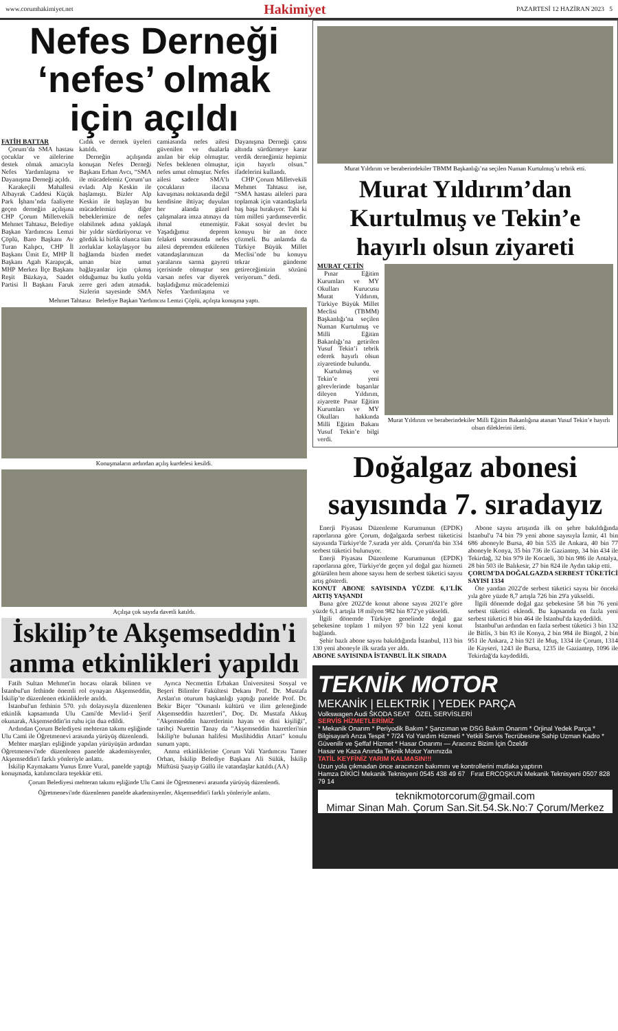www.corumhakimiyet.net Hakimiyet PAZARTESİ 12 HAZİRAN 2023 5
Nefes Derneği ‘nefes’ olmak için açıldı
FATİH BATTAR
Çorum’da SMA hastası çocuklar ve ailelerine destek olmak amacıyla Nefes Yardımlaşma ve Dayanışma Derneği açıldı.
Karakeçili Mahallesi Albayrak Caddesi Küçük Park İşhanı’nda faaliyete geçen derneğin açılışına CHP Çorum Milletvekili Mehmet Tahtasız, Belediye Başkan Yardımcısı Lemzi Çöplü, Baro Başkanı Av Turan Kalıpcı, CHP İl Başkanı Ümit Er, MHP İl Başkanı Agah Karapıçak, MHP Merkez İlçe Başkanı Reşit Büzkaya, Saadet Partisi İl Başkanı Faruk Cıdık ve dernek üyeleri katıldı.
Derneğin açılışında konuşan Nefes Derneği Başkanı Erhan Avcı, “SMA ile mücadelemiz Çorum’un evladı Alp Keskin ile başlamıştı. Bizler Alp Keskin ile başlayan bu mücadelemizi diğer bebeklerimize de nefes olabilmek adına yaklaşık bir yıldır sürdürüyoruz ve gördük ki birlik olunca tüm zorluklar kolaylaşıyor bu bağlamda bizden medet uman bize umut bağlayanlar için çıkmış olduğumuz bu kutlu yolda zerre geri adım atmadık. Sizlerin sayesinde SMA camiasında nefes ailesi güvenilen ve dualarla anılan bir ekip olmuştur. Nefes beklenen olmuştur, nefes umut olmuştur. Nefes ailesi sadece SMA’lı çocukların ilacına kavuşması noktasında değil kendisine ihtiyaç duyulan her alanda güzel çalışmalara imza atmayı da ihmal etmemiştir. Yaşadığımız deprem felaketi sonrasında nefes ailesi depremden etkilenen vatandaşlarımızın da yaralarını sarma gayreti içerisinde olmuştur sen varsan nefes var diyerek başladığımız mücadelemizi Nefes Yardımlaşma ve Dayanışma Derneği çatısı altında sürdürmeye karar verdik derneğimiz hepimiz için hayırlı olsun.” ifadelerini kullandı.
CHP Çorum Milletvekili Mehmet Tahtasız ise, “SMA hastası aileleri para toplamak için vatandaşlarla baş başa bırakıyor. Tabi ki tüm milleti yardımseverdir. Fakat sosyal devlet bu konuyu bir an önce çözmeli. Bu anlamda da Türkiye Büyük Millet Meclisi’nde bu konuyu tekrar gündeme getireceğimizin sözünü veriyorum.” dedi.
Mehmet Tahtasız Belediye Başkan Yardımcısı Lemzi Çöplü, açılışta konuşma yaptı.
Konuşmaların ardından açılış kurdelesi kesildi.
Açılışa çok sayıda davetli katıldı.
İskilip’te Akşemseddin'i anma etkinlikleri yapıldı
Fatih Sultan Mehmet'in hocası olarak bilinen ve İstanbul'un fethinde önemli rol oynayan Akşemseddin, İskilip’te düzenlenen etkinliklerle anıldı.
İstanbul'un fethinin 570. yılı dolayısıyla düzenlenen etkinlik kapsamında Ulu Cami'de Mevlid-i Şerif okunarak, Akşemseddin'in ruhu için dua edildi.
Ardından Çorum Belediyesi mehteran takımı eşliğinde Ulu Cami ile Öğretmenevi arasında yürüyüş düzenlendi.
Mehter marşları eşliğinde yapılan yürüyüşün ardından Öğretmenevi'nde düzenlenen panelde akademisyenler, Akşemseddin'i farklı yönleriyle anlattı.
İskilip Kaymakamı Yunus Emre Vural, panelde yaptığı konuşmada, katılımcılara teşekkür etti.
Ayrıca Necmettin Erbakan Üniversitesi Sosyal ve Beşeri Bilimler Fakültesi Dekanı Prof. Dr. Mustafa Arslan'ın oturum başkanlığı yaptığı panelde Prof. Dr. Bekir Biçer "Osmanlı kültürü ve ilim geleneğinde Akşemseddin hazretleri", Doç. Dr. Mustafa Akkuş "Akşemseddin hazretlerinin hayatı ve dini kişiliği", tarihçi Nurettin Tanay da "Akşemseddin hazretleri'nin İskilip'te bulunan halifesi Muslihiddin Attari" konulu sunum yaptı.
Anma etkinliklerine Çorum Vali Yardımcısı Tamer Orhan, İskilip Belediye Başkanı Ali Sülük, İskilip Müftüsü Şuayip Güllü ile vatandaşlar katıldı.(AA)
Çorum Belediyesi mehteran takımı eşliğinde Ulu Cami ile Öğretmenevi arasında yürüyüş düzenlendi.
Öğretmenevi'nde düzenlenen panelde akademisyenler, Akşemseddin'i farklı yönleriyle anlattı.
Murat Yıldırım ve beraberindekiler TBMM Başkanlığı’na seçilen Numan Kurtulmuş’u tebrik etti.
Murat Yıldırım’dan Kurtulmuş ve Tekin’e hayırlı olsun ziyareti
MURAT ÇETİN
Pınar Eğitim Kurumları ve MY Okulları Kurucusu Murat Yıldırım, Türkiye Büyük Millet Meclisi (TBMM) Başkanlığı’na seçilen Numan Kurtulmuş ve Milli Eğitim Bakanlığı’na getirilen Yusuf Tekin’i tebrik ederek hayırlı olsun ziyaretinde bulundu.
Kurtulmuş ve Tekin’e yeni görevlerinde başarılar dileyen Yıldırım, ziyarette Pınar Eğitim Kurumları ve MY Okulları hakkında Milli Eğitim Bakanı Yusuf Tekin’e bilgi verdi.
Murat Yıldırım ve beraberindekiler Milli Eğitim Bakanlığına atanan Yusuf Tekin’e hayırlı olsun dileklerini iletti.
Doğalgaz abonesi sayısında 7. sıradayız
Enerji Piyasası Düzenleme Kurumunun (EPDK) raporlarına göre Çorum, doğalgazda serbest tüketicisi sayısında Türkiye'de 7.sırada yer aldı. Çorum'da bin 334 serbest tüketici bulunuyor.
Enerji Piyasası Düzenleme Kurumunun (EPDK) raporlarına göre, Türkiye'de geçen yıl doğal gaz hizmeti götürülen hem abone sayısı hem de serbest tüketici sayısı artış gösterdi.
KONUT ABONE SAYISINDA YÜZDE 6,1'LİK ARTIŞ YAŞANDI
Buna göre 2022'de konut abone sayısı 2021'e göre yüzde 6,1 artışla 18 milyon 982 bin 872'ye yükseldi.
İlgili dönemde Türkiye genelinde doğal gaz şebekesine toplam 1 milyon 97 bin 122 yeni konut bağlandı.
Şehir bazlı abone sayısı bakıldığında İstanbul, 113 bin 130 yeni aboneyle ilk sırada yer aldı.
ABONE SAYISINDA İSTANBUL İLK SIRADA
Abone sayısı artışında ilk on şehre bakıldığında İstanbul'u 74 bin 79 yeni abone sayısıyla İzmir, 41 bin 686 aboneyle Bursa, 40 bin 535 ile Ankara, 40 bin 77 aboneyle Konya, 35 bin 736 ile Gaziantep, 34 bin 434 ile Tekirdağ, 32 bin 979 ile Kocaeli, 30 bin 986 ile Antalya, 28 bin 503 ile Balıkesir, 27 bin 824 ile Aydın takip etti.
ÇORUM'DA DOĞALGAZDA SERBEST TÜKETİCİ SAYISI 1334
Öte yandan 2022'de serbest tüketici sayısı bir önceki yıla göre yüzde 8,7 artışla 726 bin 29'a yükseldi.
İlgili dönemde doğal gaz şebekesine 58 bin 76 yeni serbest tüketici eklendi. Bu kapsamda en fazla yeni serbest tüketici 8 bin 464 ile İstanbul'da kaydedildi.
İstanbul'un ardından en fazla serbest tüketici 3 bin 132 ile Bitlis, 3 bin 83 ile Konya, 2 bin 984 ile Bingöl, 2 bin 951 ile Ankara, 2 bin 921 ile Muş, 1334 ile Çorum, 1314 ile Kayseri, 1243 ile Bursa, 1235 ile Gaziantep, 1096 ile Tekirdağ'da kaydedildi.
TEKNİK MOTOR
MEKANİK | ELEKTRİK | YEDEK PARÇA
Volkswagen Audi ŠKODA SEAT ÖZEL SERVİSLERİ
SERVİS HİZMETLERİMİZ
* Mekanik Onarım * Periyodik Bakım * Şanzıman ve DSG Bakım Onarım * Orjinal Yedek Parça * Bilgisayarlı Arıza Tespit * 7/24 Yol Yardım Hizmeti * Yetkili Servis Tecrübesine Sahip Uzman Kadro * Güvenilir ve Şeffaf Hizmet * Hasar Onarımı — Aracınız Bizim İçin Özeldir
Hasar ve Kaza Anında Teknik Motor Yanınızda
TATİL KEYFİNİZ YARIM KALMASIN!!!
Uzun yola çıkmadan önce aracınızın bakımını ve kontrollerini mutlaka yaptırın
Hamza DİKİCİ Mekanik Teknisyeni 0545 438 49 67 Fırat ERCOŞKUN Mekanik Teknisyeni 0507 828 79 14
teknikmotorcorum@gmail.com
Mimar Sinan Mah. Çorum San.Sit.54.Sk.No:7 Çorum/Merkez